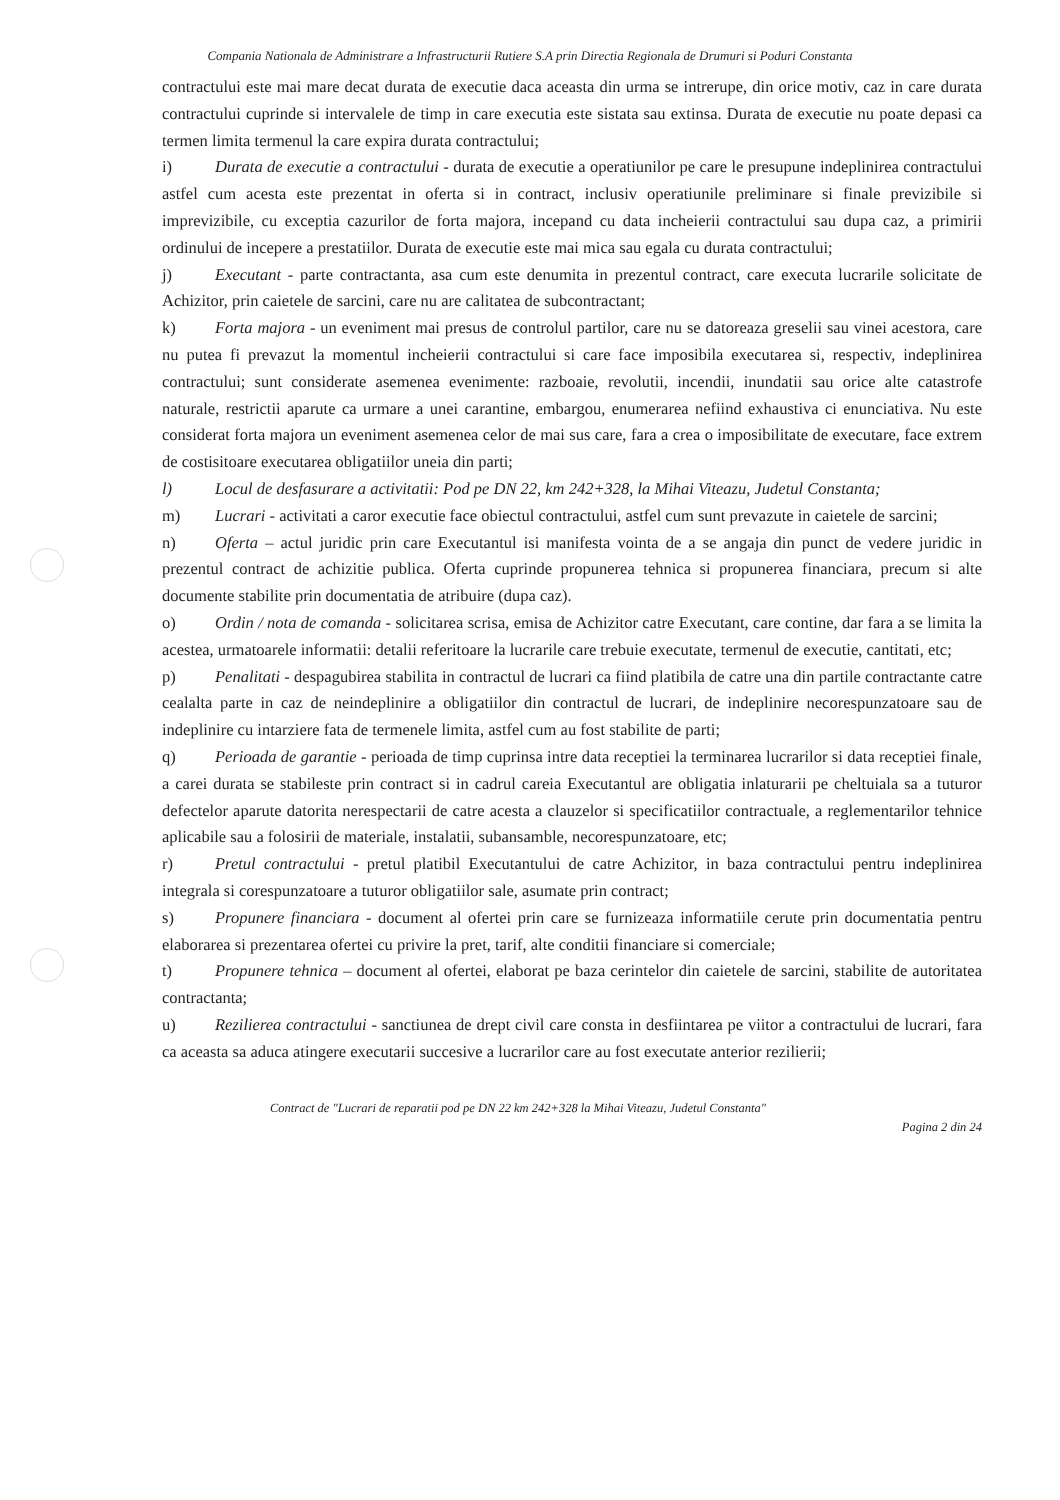Compania Nationala de Administrare a Infrastructurii Rutiere S.A prin Directia Regionala de Drumuri si Poduri Constanta
contractului este mai mare decat durata de executie daca aceasta din urma se intrerupe, din orice motiv, caz in care durata contractului cuprinde si intervalele de timp in care executia este sistata sau extinsa. Durata de executie nu poate depasi ca termen limita termenul la care expira durata contractului;
i) Durata de executie a contractului - durata de executie a operatiunilor pe care le presupune indeplinirea contractului astfel cum acesta este prezentat in oferta si in contract, inclusiv operatiunile preliminare si finale previzibile si imprevizibile, cu exceptia cazurilor de forta majora, incepand cu data incheierii contractului sau dupa caz, a primirii ordinului de incepere a prestatiilor. Durata de executie este mai mica sau egala cu durata contractului;
j) Executant - parte contractanta, asa cum este denumita in prezentul contract, care executa lucrarile solicitate de Achizitor, prin caietele de sarcini, care nu are calitatea de subcontractant;
k) Forta majora - un eveniment mai presus de controlul partilor, care nu se datoreaza greselii sau vinei acestora, care nu putea fi prevazut la momentul incheierii contractului si care face imposibila executarea si, respectiv, indeplinirea contractului; sunt considerate asemenea evenimente: razboaie, revolutii, incendii, inundatii sau orice alte catastrofe naturale, restrictii aparute ca urmare a unei carantine, embargou, enumerarea nefiind exhaustiva ci enunciativa. Nu este considerat forta majora un eveniment asemenea celor de mai sus care, fara a crea o imposibilitate de executare, face extrem de costisitoare executarea obligatiilor uneia din parti;
l) Locul de desfasurare a activitatii: Pod pe DN 22, km 242+328, la Mihai Viteazu, Judetul Constanta;
m) Lucrari - activitati a caror executie face obiectul contractului, astfel cum sunt prevazute in caietele de sarcini;
n) Oferta – actul juridic prin care Executantul isi manifesta vointa de a se angaja din punct de vedere juridic in prezentul contract de achizitie publica. Oferta cuprinde propunerea tehnica si propunerea financiara, precum si alte documente stabilite prin documentatia de atribuire (dupa caz).
o) Ordin / nota de comanda - solicitarea scrisa, emisa de Achizitor catre Executant, care contine, dar fara a se limita la acestea, urmatoarele informatii: detalii referitoare la lucrarile care trebuie executate, termenul de executie, cantitati, etc;
p) Penalitati - despagubirea stabilita in contractul de lucrari ca fiind platibila de catre una din partile contractante catre cealalta parte in caz de neindeplinire a obligatiilor din contractul de lucrari, de indeplinire necorespunzatoare sau de indeplinire cu intarziere fata de termenele limita, astfel cum au fost stabilite de parti;
q) Perioada de garantie - perioada de timp cuprinsa intre data receptiei la terminarea lucrarilor si data receptiei finale, a carei durata se stabileste prin contract si in cadrul careia Executantul are obligatia inlaturarii pe cheltuiala sa a tuturor defectelor aparute datorita nerespectarii de catre acesta a clauzelor si specificatiilor contractuale, a reglementarilor tehnice aplicabile sau a folosirii de materiale, instalatii, subansamble, necorespunzatoare, etc;
r) Pretul contractului - pretul platibil Executantului de catre Achizitor, in baza contractului pentru indeplinirea integrala si corespunzatoare a tuturor obligatiilor sale, asumate prin contract;
s) Propunere financiara - document al ofertei prin care se furnizeaza informatiile cerute prin documentatia pentru elaborarea si prezentarea ofertei cu privire la pret, tarif, alte conditii financiare si comerciale;
t) Propunere tehnica – document al ofertei, elaborat pe baza cerintelor din caietele de sarcini, stabilite de autoritatea contractanta;
u) Rezilierea contractului - sanctiunea de drept civil care consta in desfiintarea pe viitor a contractului de lucrari, fara ca aceasta sa aduca atingere executarii succesive a lucrarilor care au fost executate anterior rezilierii;
Contract de "Lucrari de reparatii pod pe DN 22 km 242+328 la Mihai Viteazu, Judetul Constanta"
Pagina 2 din 24